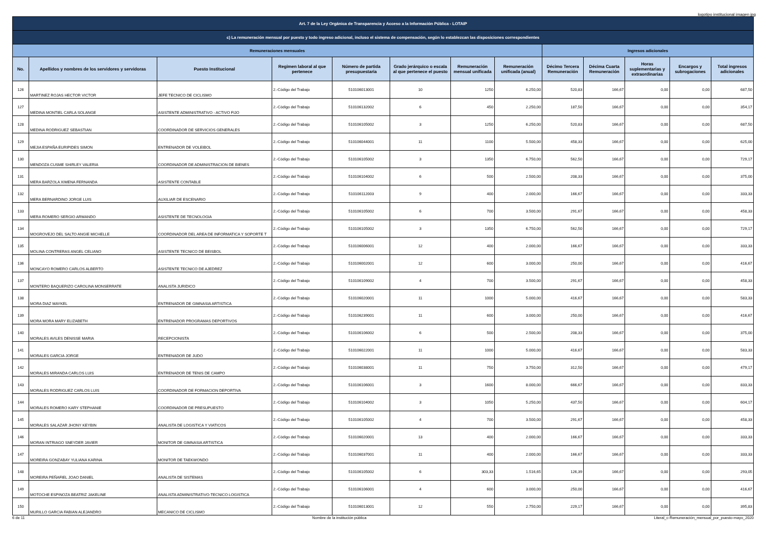logotipo institucional imagen jpg
| Art. 7 de la Ley Orgánica de Transparencia y Acceso a la Información Pública - LOTAIP | | | | | | | | | | | | |
| c) La remuneración mensual por puesto y todo ingreso adicional, incluso el sistema de compensación, según lo establezcan las disposiciones correspondientes | | | | | | | | | | | | |
| Remuneraciones mensuales | | | | | | | | Ingresos adicionales | | | | |
| No. | Apellidos y nombres de los servidores y servidoras | Puesto Institucional | Regimen laboral al que pertenece | Número de partida presupuestaria | Grado jerárquico o escala al que pertenece el puesto | Remuneración mensual unificada | Remuneración unificada (anual) | Décimo Tercera Remuneración | Décima Cuarta Remuneración | Horas suplementarias y extraordinarias | Encargos y subrogaciones | Total ingresos adicionales |
| 126 | MARTINEZ ROJAS HECTOR VICTOR | JEFE TECNICO DE CICLISMO | 2.-Código del Trabajo | 510106013001 | 10 | 1250 | 6.250,00 | 520,83 | 166,67 | 0,00 | 0,00 | 687,50 |
| 127 | MEDINA MONTIEL CARLA SOLANGE | ASISTENTE ADMINISTRATIVO - ACTIVO FIJO | 2.-Código del Trabajo | 510106132002 | 6 | 450 | 2.250,00 | 187,50 | 166,67 | 0,00 | 0,00 | 354,17 |
| 128 | MEDINA RODRIGUEZ SEBASTIAN | COORDINADOR DE SERVICIOS GENERALES | 2.-Código del Trabajo | 510106105002 | 3 | 1250 | 6.250,00 | 520,83 | 166,67 | 0,00 | 0,00 | 687,50 |
| 129 | MEJIA ESPAÑA EURIPIDES SIMON | ENTRENADOR DE VOLEIBOL | 2.-Código del Trabajo | 510106044001 | 11 | 1100 | 5.500,00 | 458,33 | 166,67 | 0,00 | 0,00 | 625,00 |
| 130 | MENDOZA CUSME SHIRLEY VALERIA | COORDINADOR DE ADMINISTRACION DE BIENES | 2.-Código del Trabajo | 510106105002 | 3 | 1350 | 6.750,00 | 562,50 | 166,67 | 0,00 | 0,00 | 729,17 |
| 131 | MERA BARZOLA XIMENA FERNANDA | ASISTENTE CONTABLE | 2.-Código del Trabajo | 510106104002 | 6 | 500 | 2.500,00 | 208,33 | 166,67 | 0,00 | 0,00 | 375,00 |
| 132 | MERA BERNARDINO JORGE LUIS | AUXILIAR DE ESCENARIO | 2.-Código del Trabajo | 510106112003 | 9 | 400 | 2.000,00 | 166,67 | 166,67 | 0,00 | 0,00 | 333,33 |
| 133 | MERA ROMERO SERGIO ARMANDO | ASISTENTE DE TECNOLOGIA | 2.-Código del Trabajo | 510106105002 | 6 | 700 | 3.500,00 | 291,67 | 166,67 | 0,00 | 0,00 | 458,33 |
| 134 | MOGROVEJO DEL SALTO ANGIE MICHELLE | COORDINADOR DEL AREA DE INFORMATICA Y SOPORTE T | 2.-Código del Trabajo | 510106105002 | 3 | 1350 | 6.750,00 | 562,50 | 166,67 | 0,00 | 0,00 | 729,17 |
| 135 | MOLINA CONTRERAS ANGEL CELIANO | ASISTENTE TECNICO DE BEISBOL | 2.-Código del Trabajo | 510106006001 | 12 | 400 | 2.000,00 | 166,67 | 166,67 | 0,00 | 0,00 | 333,33 |
| 136 | MONCAYO ROMERO CARLOS ALBERTO | ASISTENTE TECNICO DE AJEDREZ | 2.-Código del Trabajo | 510106002001 | 12 | 600 | 3.000,00 | 250,00 | 166,67 | 0,00 | 0,00 | 416,67 |
| 137 | MONTERO BAQUERIZO CAROLINA MONSERRATE | ANALISTA JURIDICO | 2.-Código del Trabajo | 510106109002 | 4 | 700 | 3.500,00 | 291,67 | 166,67 | 0,00 | 0,00 | 458,33 |
| 138 | MORA DIAZ MAYKEL | ENTRENADOR DE GIMNASIA ARTISTICA | 2.-Código del Trabajo | 510106020001 | 11 | 1000 | 5.000,00 | 416,67 | 166,67 | 0,00 | 0,00 | 583,33 |
| 139 | MORA MORA MARY ELIZABETH | ENTRENADOR PROGRAMAS DEPORTIVOS | 2.-Código del Trabajo | 510106239001 | 11 | 600 | 3.000,00 | 250,00 | 166,67 | 0,00 | 0,00 | 416,67 |
| 140 | MORALES AVILES DENISSE MARIA | RECEPCIONISTA | 2.-Código del Trabajo | 510106106002 | 6 | 500 | 2.500,00 | 208,33 | 166,67 | 0,00 | 0,00 | 375,00 |
| 141 | MORALES GARCIA JORGE | ENTRENADOR DE JUDO | 2.-Código del Trabajo | 510106022001 | 11 | 1000 | 5.000,00 | 416,67 | 166,67 | 0,00 | 0,00 | 583,33 |
| 142 | MORALES MIRANDA CARLOS LUIS | ENTRENADOR DE TENIS DE CAMPO | 2.-Código del Trabajo | 510106038001 | 11 | 750 | 3.750,00 | 312,50 | 166,67 | 0,00 | 0,00 | 479,17 |
| 143 | MORALES RODRIGUEZ CARLOS LUIS | COORDINADOR DE FORMACION DEPORTIVA | 2.-Código del Trabajo | 510106106001 | 3 | 1600 | 8.000,00 | 666,67 | 166,67 | 0,00 | 0,00 | 833,33 |
| 144 | MORALES ROMERO KARY STEPHANIE | COORDINADOR DE PRESUPUESTO | 2.-Código del Trabajo | 510106104002 | 3 | 1050 | 5.250,00 | 437,50 | 166,67 | 0,00 | 0,00 | 604,17 |
| 145 | MORALES SALAZAR JHONY KEYBIN | ANALISTA DE LOGISTICA Y VIATICOS | 2.-Código del Trabajo | 510106105002 | 4 | 700 | 3.500,00 | 291,67 | 166,67 | 0,00 | 0,00 | 458,33 |
| 146 | MORAN INTRIAGO SNEYDER JAVIER | MONITOR DE GIMNASIA ARTISTICA | 2.-Código del Trabajo | 510106020001 | 13 | 400 | 2.000,00 | 166,67 | 166,67 | 0,00 | 0,00 | 333,33 |
| 147 | MOREIRA GONZABAY YULIANA KARINA | MONITOR DE TAEKWONDO | 2.-Código del Trabajo | 510106037001 | 11 | 400 | 2.000,00 | 166,67 | 166,67 | 0,00 | 0,00 | 333,33 |
| 148 | MOREIRA PEÑAFIEL JOAO DANIEL | ANALISTA DE SISTEMAS | 2.-Código del Trabajo | 510106105002 | 6 | 303,33 | 1.516,65 | 126,39 | 166,67 | 0,00 | 0,00 | 293,05 |
| 149 | MOTOCHE ESPINOZA BEATRIZ JAKELINE | ANALISTA ADMINISTRATIVO-TECNICO LOGISTICA | 2.-Código del Trabajo | 510106106001 | 4 | 600 | 3.000,00 | 250,00 | 166,67 | 0,00 | 0,00 | 416,67 |
| 150 | MURILLO GARCIA FABIAN ALEJANDRO | MECANICO DE CICLISMO | 2.-Código del Trabajo | 510106013001 | 12 | 550 | 2.750,00 | 229,17 | 166,67 | 0,00 | 0,00 | 395,83 |
6 de 11 Nombre de la institución pública Literal_c-Remuneración_mensual_por_puesto-mayo_2020